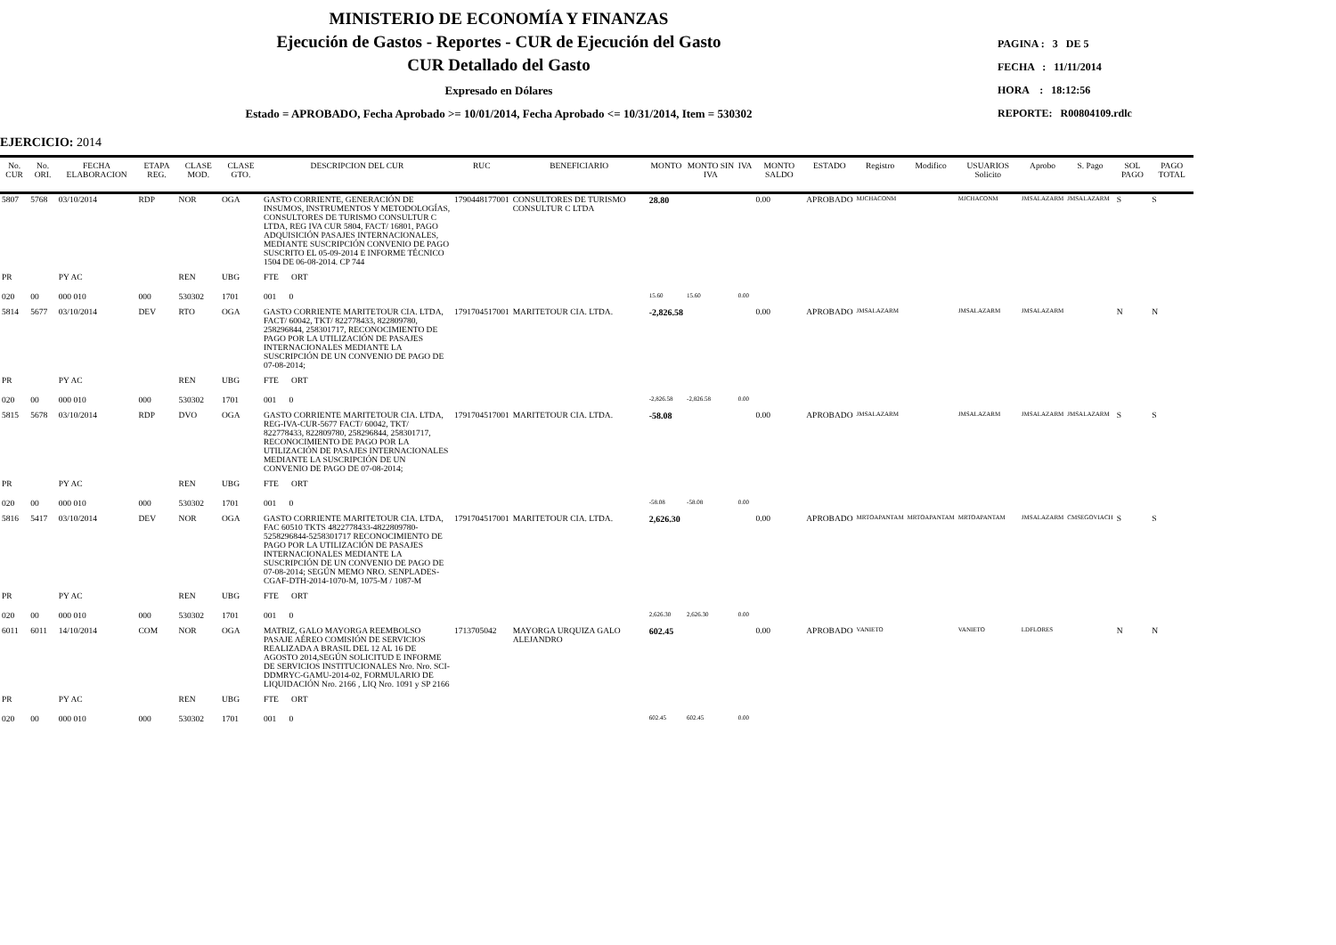MINISTERIO DE ECONOMÍA Y FINANZAS
Ejecución de Gastos - Reportes - CUR de Ejecución del Gasto
CUR Detallado del Gasto
Expresado en Dólares
Estado = APROBADO, Fecha Aprobado >= 10/01/2014, Fecha Aprobado <= 10/31/2014, Item = 530302
PAGINA : 3 DE 5
FECHA : 11/11/2014
HORA : 18:12:56
REPORTE: R00804109.rdlc
EJERCICIO: 2014
| No. CUR | No. ORI. | FECHA ELABORACION | ETAPA REG. | CLASE MOD. | CLASE GTO. | DESCRIPCION DEL CUR | RUC | BENEFICIARIO | MONTO | MONTO SIN IVA | IVA | MONTO SALDO | ESTADO | Registro | Modifico | USUARIOS Solicito | Aprobo | S. Pago | SOL PAGO | PAGO TOTAL |
| --- | --- | --- | --- | --- | --- | --- | --- | --- | --- | --- | --- | --- | --- | --- | --- | --- | --- | --- | --- | --- |
| 5807 | 5768 | 03/10/2014 | RDP | NOR | OGA | GASTO CORRIENTE, GENERACIÓN DE INSUMOS, INSTRUMENTOS Y METODOLOGÍAS, CONSULTORES DE TURISMO CONSULTUR C LTDA, REG IVA CUR 5804, FACT/ 16801, PAGO ADQUISICIÓN PASAJES INTERNACIONALES, MEDIANTE SUSCRIPCIÓN CONVENIO DE PAGO SUSCRITO EL 05-09-2014 E INFORME TÉCNICO 1504 DE 06-08-2014. CP 744 | 1790448177001 | CONSULTORES DE TURISMO CONSULTUR C LTDA | 28.80 | | | 0.00 | APROBADO | MJCHACONM | | MJCHACONM | JMSALAZARM | JMSALAZARM | S | S |
| PR | | PY AC | | REN | UBG | FTE ORT | | | | | | | | | | | | | | |
| 020 | 00 | 000 010 | 000 | 530302 | 1701 | 001 0 | | | 15.60 | 15.60 | 0.00 | | | | | | | | | |
| 5814 | 5677 | 03/10/2014 | DEV | RTO | OGA | GASTO CORRIENTE MARITETOUR CIA. LTDA, FACT/ 60042, TKT/ 822778433, 822809780, 258296844, 258301717, RECONOCIMIENTO DE PAGO POR LA UTILIZACIÓN DE PASAJES INTERNACIONALES MEDIANTE LA SUSCRIPCIÓN DE UN CONVENIO DE PAGO DE 07-08-2014; | 1791704517001 | MARITETOUR CIA. LTDA. | -2,826.58 | | | 0.00 | APROBADO | JMSALAZARM | | JMSALAZARM | JMSALAZARM | | N | N |
| PR | | PY AC | | REN | UBG | FTE ORT | | | | | | | | | | | | | | |
| 020 | 00 | 000 010 | 000 | 530302 | 1701 | 001 0 | | | -2,826.58 | -2,826.58 | 0.00 | | | | | | | | | |
| 5815 | 5678 | 03/10/2014 | RDP | DVO | OGA | GASTO CORRIENTE MARITETOUR CIA. LTDA, REG-IVA-CUR-5677 FACT/ 60042, TKT/ 822778433, 822809780, 258296844, 258301717, RECONOCIMIENTO DE PAGO POR LA UTILIZACIÓN DE PASAJES INTERNACIONALES MEDIANTE LA SUSCRIPCIÓN DE UN CONVENIO DE PAGO DE 07-08-2014; | 1791704517001 | MARITETOUR CIA. LTDA. | -58.08 | | | 0.00 | APROBADO | JMSALAZARM | | JMSALAZARM | JMSALAZARM | JMSALAZARM | S | S |
| PR | | PY AC | | REN | UBG | FTE ORT | | | | | | | | | | | | | | |
| 020 | 00 | 000 010 | 000 | 530302 | 1701 | 001 0 | | | -58.08 | -58.08 | 0.00 | | | | | | | | | |
| 5816 | 5417 | 03/10/2014 | DEV | NOR | OGA | GASTO CORRIENTE MARITETOUR CIA. LTDA, FAC 60510 TKTS 4822778433-4822809780-5258296844-5258301717 RECONOCIMIENTO DE PAGO POR LA UTILIZACIÓN DE PASAJES INTERNACIONALES MEDIANTE LA SUSCRIPCIÓN DE UN CONVENIO DE PAGO DE 07-08-2014; SEGÚN MEMO NRO. SENPLADES-CGAF-DTH-2014-1070-M, 1075-M / 1087-M | 1791704517001 | MARITETOUR CIA. LTDA. | 2,626.30 | | | 0.00 | APROBADO | MRTOAPANTAM | MRTOAPANTAM | MRTOAPANTAM | JMSALAZARM | CMSEGOVIACH | S | S |
| PR | | PY AC | | REN | UBG | FTE ORT | | | | | | | | | | | | | | |
| 020 | 00 | 000 010 | 000 | 530302 | 1701 | 001 0 | | | 2,626.30 | 2,626.30 | 0.00 | | | | | | | | | |
| 6011 | 6011 | 14/10/2014 | COM | NOR | OGA | MATRIZ, GALO MAYORGA REEMBOLSO PASAJE AÉREO COMISIÓN DE SERVICIOS REALIZADA A BRASIL DEL 12 AL 16 DE AGOSTO 2014,SEGÚN SOLICITUD E INFORME DE SERVICIOS INSTITUCIONALES Nro. Nro. SCI-DDMRYC-GAMU-2014-02, FORMULARIO DE LIQUIDACIÓN Nro. 2166 , LIQ Nro. 1091 y SP 2166 | 1713705042 | MAYORGA URQUIZA GALO ALEJANDRO | 602.45 | | | 0.00 | APROBADO | VANIETO | | VANIETO | LDFLORES | | N | N |
| PR | | PY AC | | REN | UBG | FTE ORT | | | | | | | | | | | | | | |
| 020 | 00 | 000 010 | 000 | 530302 | 1701 | 001 0 | | | 602.45 | 602.45 | 0.00 | | | | | | | | | |